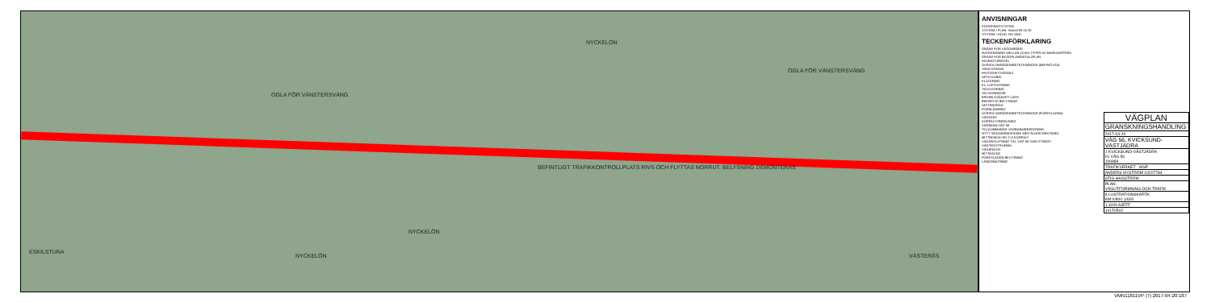NYCKELÖN
NYCKELÖN
NYCKELÖN
ESKILSTUNA
VÄSTERÅS
OGLA FÖR VÄNSTERSVÄNG
OGLA FÖR VÄNSTERSVÄNG
BEFINTLIGT TRAFIKKONTROLLPLATS RIVS OCH FLYTTAS NORRUT. BELYSNING DEMONTERAS
ANVISNINGAR
KOORDINATSYSTEM
SYSTEM I PLAN: Sweref 99 16 30
SYSTEM I HÖJD: RH 2000
TECKENFÖRKLARING
GRÄNS FÖR VÄGOMRÅDE
AVGRÄNSNING MELLAN OLIKA TYPER AV MARKANSPRÅK
GRÄNS FÖR BYGGPLAN/DETALJPLAN
FAUNASTÄNGSEL
ÖVRIGA OMRÅDEN/BETECKNINGAR (BEFINTLIGA)
TRAKTGRÄNS
FASTIGHETSGRÄNS
OPTO KABEL
ELLEDNING
EL. LUFTLEDNING
TELELEDNING
VA-LEDNINGAR
BRUNN OSÄKERT LÄGE
BEFINTLIG BELYSNING
VATTENDRAG
FORNLÄMNING
ÖVRIGA OMRÅDEN/BETECKNINGAR (FÖRESLAGNA)
VÄGKANT
KÖRFÄLTSINDELNING
VÄGBANA VÄG 56
TILLKOMMANDE VÄGBANA/BREDDNING
NYTT SIDOOMRÅDE/DIKE MED FLODESRIKTNING
MITTREMSA VID 2+2 KÖRFÄLT
VÄGANSLUTNING TILL VÄG 56 SOM STÄNGS
VÄG/SIDOTRUMMA
SIDORÄCKE
MITTRÄCKE
FÖRESLAGEN BELYSNING
LÄNGDMÄTNING
| VÄGPLAN |
| GRANSKNINGSHANDLING |
| 2017-04-20 |
| VÄG 56, KVICKSUND-VÄSTJÄDRA |
| 1 KVICKSUND-VÄSTJÄDRA 01 VÄG 56 100889 |
| TRAFIKVERKET WSP |
| ANDERS NYSTRÖM 10207784 |
| STIG HAGSTRÖM |
| PLAN VÄGUTFORMNING OCH TRAFIK |
| ILLUSTRATIONSKARTA KM 0/800-1/600 |
| 1:1000 A3FFF |
| 101T0502 |
VMN11811VP (7) 2017-04-20:187